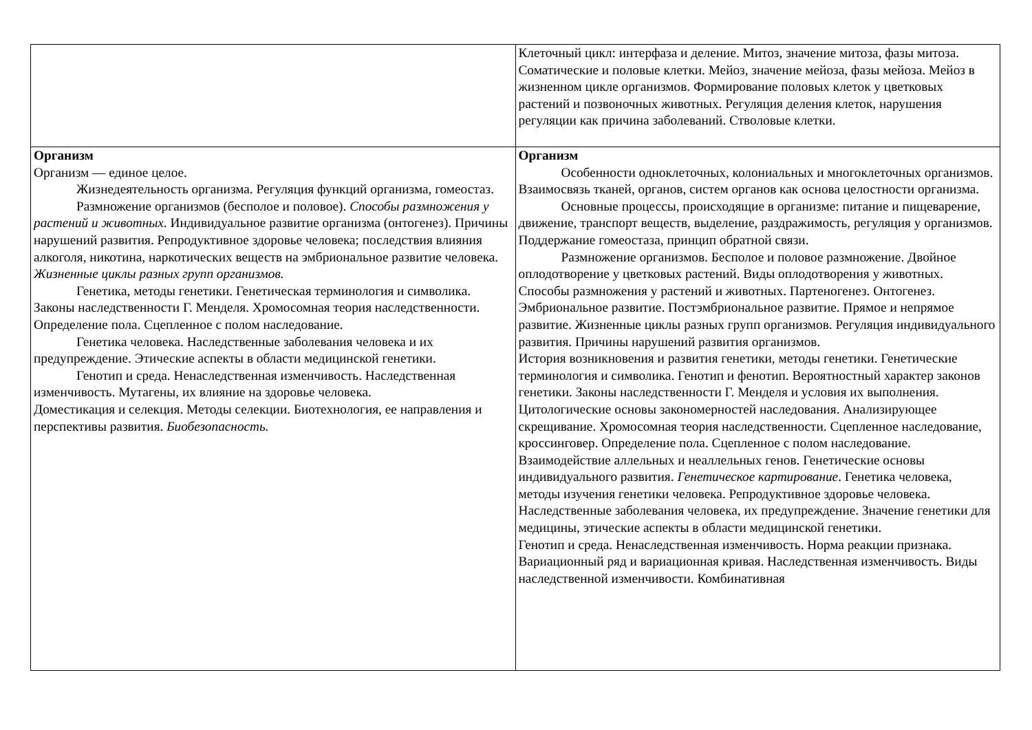| | Клеточный цикл: интерфаза и деление. Митоз, значение митоза, фазы митоза. Соматические и половые клетки. Мейоз, значение мейоза, фазы мейоза. Мейоз в жизненном цикле организмов. Формирование половых клеток у цветковых растений и позвоночных животных. Регуляция деления клеток, нарушения регуляции как причина заболеваний. Стволовые клетки. |
| Организм Организм — единое целое. Жизнедеятельность организма. Регуляция функций организма, гомеостаз. Размножение организмов (бесполое и половое). Способы размножения у растений и животных. Индивидуальное развитие организма (онтогенез). Причины нарушений развития. Репродуктивное здоровье человека; последствия влияния алкоголя, никотина, наркотических веществ на эмбриональное развитие человека. Жизненные циклы разных групп организмов. Генетика, методы генетики. Генетическая терминология и символика. Законы наследственности Г. Менделя. Хромосомная теория наследственности. Определение пола. Сцепленное с полом наследование. Генетика человека. Наследственные заболевания человека и их предупреждение. Этические аспекты в области медицинской генетики. Генотип и среда. Ненаследственная изменчивость. Наследственная изменчивость. Мутагены, их влияние на здоровье человека. Доместикация и селекция. Методы селекции. Биотехнология, ее направления и перспективы развития. Биобезопасность. | Организм Особенности одноклеточных, колониальных и многоклеточных организмов. Взаимосвязь тканей, органов, систем органов как основа целостности организма. Основные процессы, происходящие в организме: питание и пищеварение, движение, транспорт веществ, выделение, раздражимость, регуляция у организмов. Поддержание гомеостаза, принцип обратной связи. Размножение организмов. Бесполое и половое размножение. Двойное оплодотворение у цветковых растений. Виды оплодотворения у животных. Способы размножения у растений и животных. Партеногенез. Онтогенез. Эмбриональное развитие. Постэмбриональное развитие. Прямое и непрямое развитие. Жизненные циклы разных групп организмов. Регуляция индивидуального развития. Причины нарушений развития организмов. История возникновения и развития генетики, методы генетики. Генетические терминология и символика. Генотип и фенотип. Вероятностный характер законов генетики. Законы наследственности Г. Менделя и условия их выполнения. Цитологические основы закономерностей наследования. Анализирующее скрещивание. Хромосомная теория наследственности. Сцепленное наследование, кроссинговер. Определение пола. Сцепленное с полом наследование. Взаимодействие аллельных и неаллельных генов. Генетические основы индивидуального развития. Генетическое картирование . Генетика человека, методы изучения генетики человека. Репродуктивное здоровье человека. Наследственные заболевания человека, их предупреждение. Значение генетики для медицины, этические аспекты в области медицинской генетики. Генотип и среда. Ненаследственная изменчивость. Норма реакции признака. Вариационный ряд и вариационная кривая. Наследственная изменчивость. Виды наследственной изменчивости. Комбинативная |